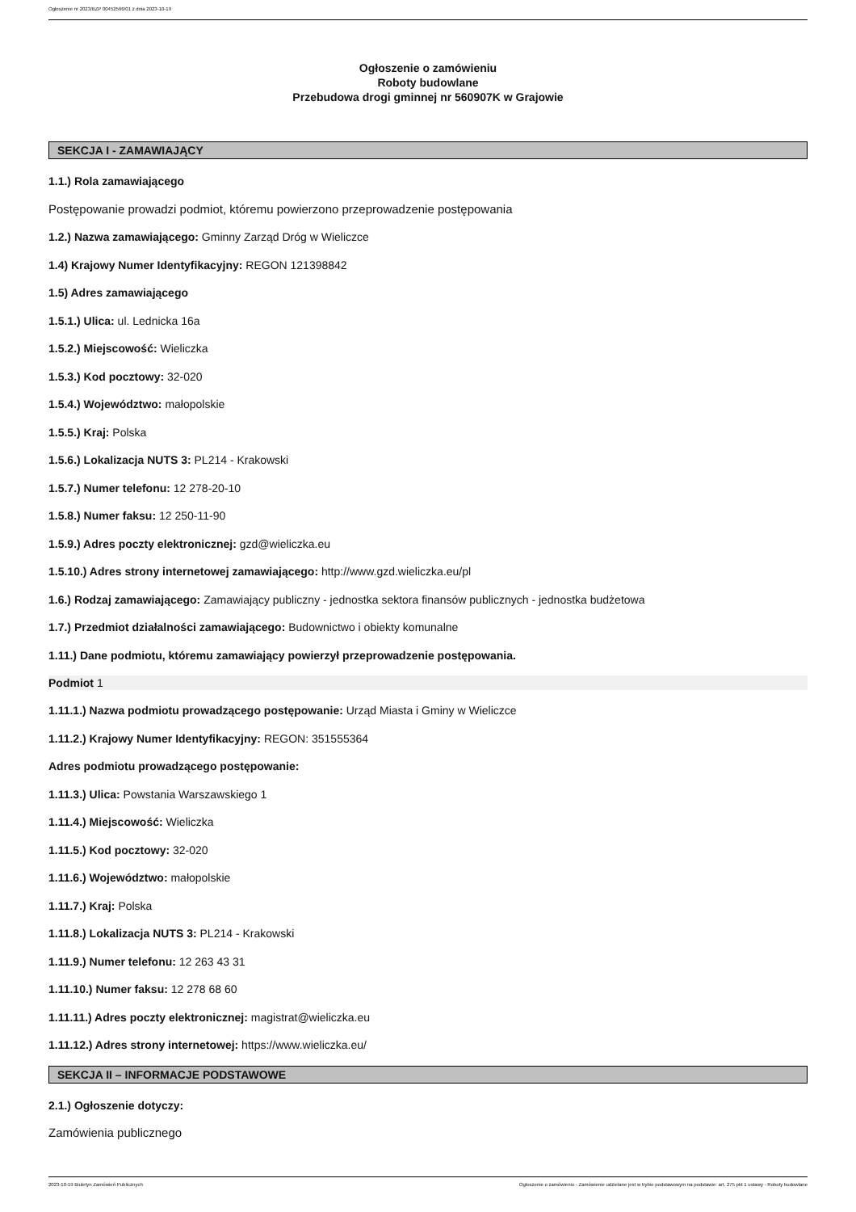Ogłoszenie nr 2023/BZP 00452566/01 z dnia 2023-10-19
Ogłoszenie o zamówieniu
Roboty budowlane
Przebudowa drogi gminnej nr 560907K w Grajowie
SEKCJA I - ZAMAWIAJĄCY
1.1.) Rola zamawiającego
Postępowanie prowadzi podmiot, któremu powierzono przeprowadzenie postępowania
1.2.) Nazwa zamawiającego: Gminny Zarząd Dróg w Wieliczce
1.4) Krajowy Numer Identyfikacyjny: REGON 121398842
1.5) Adres zamawiającego
1.5.1.) Ulica: ul. Lednicka 16a
1.5.2.) Miejscowość: Wieliczka
1.5.3.) Kod pocztowy: 32-020
1.5.4.) Województwo: małopolskie
1.5.5.) Kraj: Polska
1.5.6.) Lokalizacja NUTS 3: PL214 - Krakowski
1.5.7.) Numer telefonu: 12 278-20-10
1.5.8.) Numer faksu: 12 250-11-90
1.5.9.) Adres poczty elektronicznej: gzd@wieliczka.eu
1.5.10.) Adres strony internetowej zamawiającego: http://www.gzd.wieliczka.eu/pl
1.6.) Rodzaj zamawiającego: Zamawiający publiczny - jednostka sektora finansów publicznych - jednostka budżetowa
1.7.) Przedmiot działalności zamawiającego: Budownictwo i obiekty komunalne
1.11.) Dane podmiotu, któremu zamawiający powierzył przeprowadzenie postępowania.
Podmiot 1
1.11.1.) Nazwa podmiotu prowadzącego postępowanie: Urząd Miasta i Gminy w Wieliczce
1.11.2.) Krajowy Numer Identyfikacyjny: REGON: 351555364
Adres podmiotu prowadzącego postępowanie:
1.11.3.) Ulica: Powstania Warszawskiego 1
1.11.4.) Miejscowość: Wieliczka
1.11.5.) Kod pocztowy: 32-020
1.11.6.) Województwo: małopolskie
1.11.7.) Kraj: Polska
1.11.8.) Lokalizacja NUTS 3: PL214 - Krakowski
1.11.9.) Numer telefonu: 12 263 43 31
1.11.10.) Numer faksu: 12 278 68 60
1.11.11.) Adres poczty elektronicznej: magistrat@wieliczka.eu
1.11.12.) Adres strony internetowej: https://www.wieliczka.eu/
SEKCJA II – INFORMACJE PODSTAWOWE
2.1.) Ogłoszenie dotyczy:
Zamówienia publicznego
2023-10-19 Biuletyn Zamówień Publicznych Ogłoszenie o zamówieniu - Zamówienie udzielane jest w trybie podstawowym na podstawie: art. 275 pkt 1 ustawy - Roboty budowlane